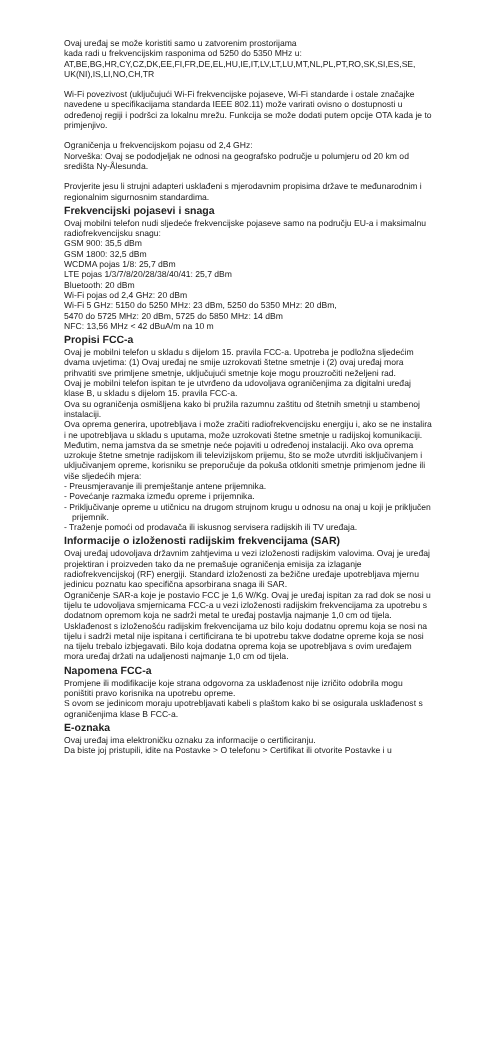Ovaj uređaj se može koristiti samo u zatvorenim prostorijama
kada radi u frekvencijskim rasponima od 5250 do 5350 MHz u:
AT,BE,BG,HR,CY,CZ,DK,EE,FI,FR,DE,EL,HU,IE,IT,LV,LT,LU,MT,NL,PL,PT,RO,SK,SI,ES,SE,
UK(NI),IS,LI,NO,CH,TR
Wi-Fi povezivost (uključujući Wi-Fi frekvencijske pojaseve, Wi-Fi standarde i ostale značajke navedene u specifikacijama standarda IEEE 802.11) može varirati ovisno o dostupnosti u određenoj regiji i podršci za lokalnu mrežu. Funkcija se može dodati putem opcije OTA kada je to primjenjivo.
Ograničenja u frekvencijskom pojasu od 2,4 GHz:
Norveška: Ovaj se pododjeljak ne odnosi na geografsko područje u polumjeru od 20 km od središta Ny-Ålesunda.
Provjerite jesu li strujni adapteri usklađeni s mjerodavnim propisima države te međunarodnim i regionalnim sigurnosnim standardima.
Frekvencijski pojasevi i snaga
Ovaj mobilni telefon nudi sljedeće frekvencijske pojaseve samo na području EU-a i maksimalnu radiofrekvencijsku snagu:
GSM 900: 35,5 dBm
GSM 1800: 32,5 dBm
WCDMA pojas 1/8: 25,7 dBm
LTE pojas 1/3/7/8/20/28/38/40/41: 25,7 dBm
Bluetooth: 20 dBm
Wi-Fi pojas od 2,4 GHz: 20 dBm
Wi-Fi 5 GHz: 5150 do 5250 MHz: 23 dBm, 5250 do 5350 MHz: 20 dBm,
5470 do 5725 MHz: 20 dBm, 5725 do 5850 MHz: 14 dBm
NFC: 13,56 MHz < 42 dBuA/m na 10 m
Propisi FCC-a
Ovaj je mobilni telefon u skladu s dijelom 15. pravila FCC-a. Upotreba je podložna sljedećim dvama uvjetima: (1) Ovaj uređaj ne smije uzrokovati štetne smetnje i (2) ovaj uređaj mora prihvatiti sve primljene smetnje, uključujući smetnje koje mogu prouzročiti neželjeni rad.
Ovaj je mobilni telefon ispitan te je utvrđeno da udovoljava ograničenjima za digitalni uređaj klase B, u skladu s dijelom 15. pravila FCC-a.
Ova su ograničenja osmišljena kako bi pružila razumnu zaštitu od štetnih smetnji u stambenoj instalaciji.
Ova oprema generira, upotrebljava i može zračiti radiofrekvencijsku energiju i, ako se ne instalira i ne upotrebljava u skladu s uputama, može uzrokovati štetne smetnje u radijskoj komunikaciji.
Međutim, nema jamstva da se smetnje neće pojaviti u određenoj instalaciji. Ako ova oprema uzrokuje štetne smetnje radijskom ili televizijskom prijemu, što se može utvrditi isključivanjem i uključivanjem opreme, korisniku se preporučuje da pokuša otkloniti smetnje primjenom jedne ili više sljedećih mjera:
- Preusmjeravanje ili premještanje antene prijemnika.
- Povećanje razmaka između opreme i prijemnika.
- Priključivanje opreme u utičnicu na drugom strujnom krugu u odnosu na onaj u koji je priključen prijemnik.
- Traženje pomoći od prodavača ili iskusnog servisera radijskih ili TV uređaja.
Informacije o izloženosti radijskim frekvencijama (SAR)
Ovaj uređaj udovoljava državnim zahtjevima u vezi izloženosti radijskim valovima. Ovaj je uređaj projektiran i proizveden tako da ne premašuje ograničenja emisija za izlaganje radiofrekvencijskoj (RF) energiji. Standard izloženosti za bežične uređaje upotrebljava mjernu jedinicu poznatu kao specifična apsorbirana snaga ili SAR.
Ograničenje SAR-a koje je postavio FCC je 1,6 W/Kg. Ovaj je uređaj ispitan za rad dok se nosi u tijelu te udovoljava smjernicama FCC-a u vezi izloženosti radijskim frekvencijama za upotrebu s dodatnom opremom koja ne sadrži metal te uređaj postavlja najmanje 1,0 cm od tijela. Usklađenost s izloženošću radijskim frekvencijama uz bilo koju dodatnu opremu koja se nosi na tijelu i sadrži metal nije ispitana i certificirana te bi upotrebu takve dodatne opreme koja se nosi na tijelu trebalo izbjegavati. Bilo koja dodatna oprema koja se upotrebljava s ovim uređajem mora uređaj držati na udaljenosti najmanje 1,0 cm od tijela.
Napomena FCC-a
Promjene ili modifikacije koje strana odgovorna za usklađenost nije izričito odobrila mogu poništiti pravo korisnika na upotrebu opreme.
S ovom se jedinicom moraju upotrebljavati kabeli s plaštom kako bi se osigurala usklađenost s ograničenjima klase B FCC-a.
E-oznaka
Ovaj uređaj ima elektroničku oznaku za informacije o certificiranju.
Da biste joj pristupili, idite na Postavke > O telefonu > Certifikat ili otvorite Postavke i u